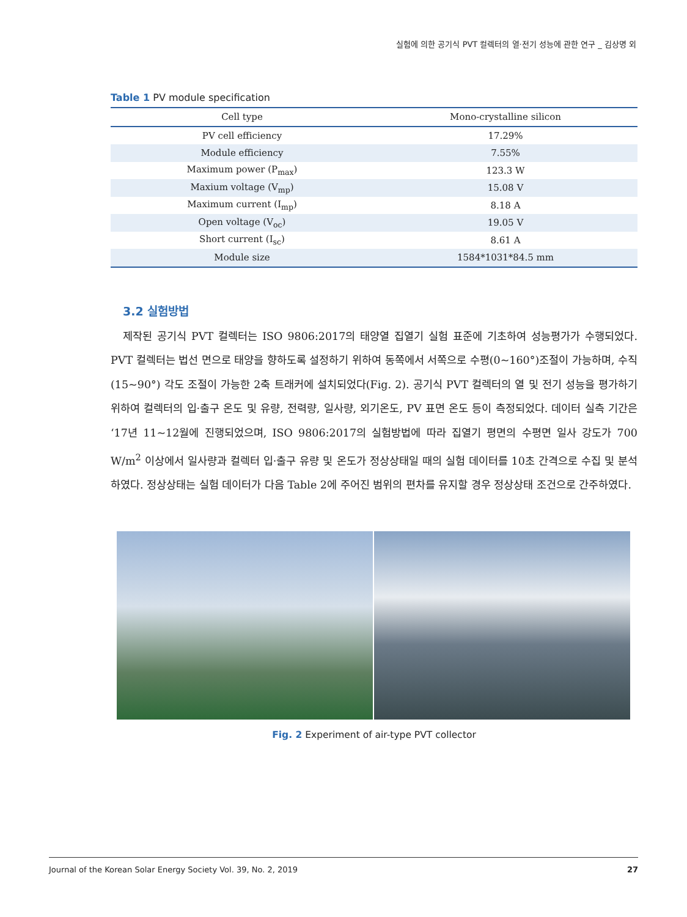실험에 의한 공기식 PVT 컬렉터의 열·전기 성능에 관한 연구 _ 김상명 외
Table 1 PV module specification
| Cell type | Mono-crystalline silicon |
| --- | --- |
| PV cell efficiency | 17.29% |
| Module efficiency | 7.55% |
| Maximum power (P<sub>max</sub>) | 123.3 W |
| Maxium voltage (V<sub>mp</sub>) | 15.08 V |
| Maximum current (I<sub>mp</sub>) | 8.18 A |
| Open voltage (V<sub>oc</sub>) | 19.05 V |
| Short current (I<sub>sc</sub>) | 8.61 A |
| Module size | 1584*1031*84.5 mm |
3.2 실험방법
제작된 공기식 PVT 컬렉터는 ISO 9806:2017의 태양열 집열기 실험 표준에 기초하여 성능평가가 수행되었다. PVT 컬렉터는 법선 면으로 태양을 향하도록 설정하기 위하여 동쪽에서 서쪽으로 수평(0~160°)조절이 가능하며, 수직(15~90°) 각도 조절이 가능한 2축 트래커에 설치되었다(Fig. 2). 공기식 PVT 컬렉터의 열 및 전기 성능을 평가하기 위하여 컬렉터의 입·출구 온도 및 유량, 전력량, 일사량, 외기온도, PV 표면 온도 등이 측정되었다. 데이터 실측 기간은 ‘17년 11~12월에 진행되었으며, ISO 9806:2017의 실험방법에 따라 집열기 평면의 수평면 일사 강도가 700 W/m<sup>2</sup> 이상에서 일사량과 컬렉터 입·출구 유량 및 온도가 정상상태일 때의 실험 데이터를 10초 간격으로 수집 및 분석하였다. 정상상태는 실험 데이터가 다음 Table 2에 주어진 범위의 편차를 유지할 경우 정상상태 조건으로 간주하였다.
Fig. 2 Experiment of air-type PVT collector
Journal of the Korean Solar Energy Society Vol. 39, No. 2, 2019 27